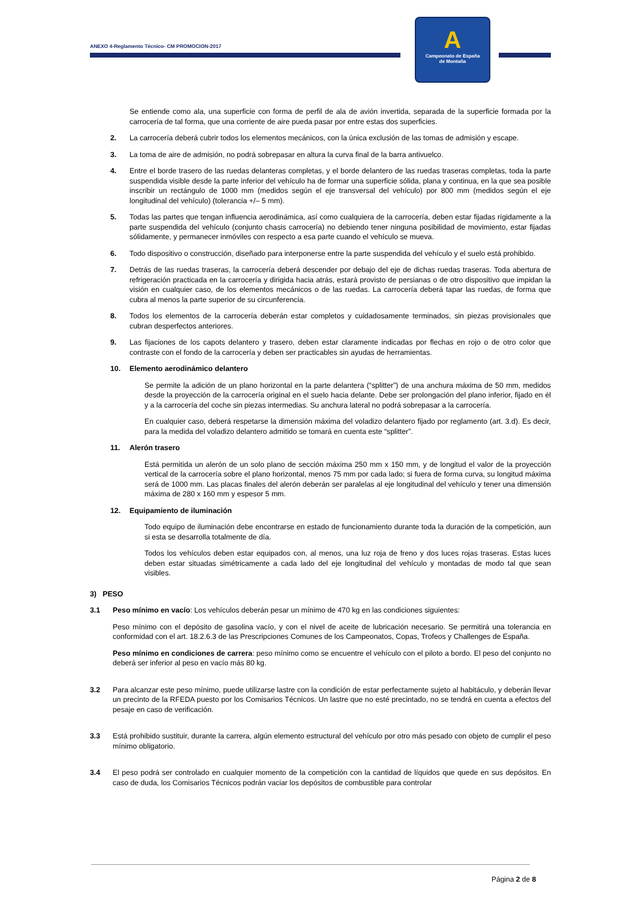ANEXO 4-Reglamento Técnico- CM PROMOCION-2017
A
Campeonato de España
de Montaña
Se entiende como ala, una superficie con forma de perfil de ala de avión invertida, separada de la superficie formada por la carrocería de tal forma, que una corriente de aire pueda pasar por entre estas dos superficies.
2. La carrocería deberá cubrir todos los elementos mecánicos, con la única exclusión de las tomas de admisión y escape.
3. La toma de aire de admisión, no podrá sobrepasar en altura la curva final de la barra antivuelco.
4. Entre el borde trasero de las ruedas delanteras completas, y el borde delantero de las ruedas traseras completas, toda la parte suspendida visible desde la parte inferior del vehículo ha de formar una superficie sólida, plana y continua, en la que sea posible inscribir un rectángulo de 1000 mm (medidos según el eje transversal del vehículo) por 800 mm (medidos según el eje longitudinal del vehículo) (tolerancia +/– 5 mm).
5. Todas las partes que tengan influencia aerodinámica, así como cualquiera de la carrocería, deben estar fijadas rígidamente a la parte suspendida del vehículo (conjunto chasis carrocería) no debiendo tener ninguna posibilidad de movimiento, estar fijadas sólidamente, y permanecer inmóviles con respecto a esa parte cuando el vehículo se mueva.
6. Todo dispositivo o construcción, diseñado para interponerse entre la parte suspendida del vehículo y el suelo está prohibido.
7. Detrás de las ruedas traseras, la carrocería deberá descender por debajo del eje de dichas ruedas traseras. Toda abertura de refrigeración practicada en la carrocería y dirigida hacia atrás, estará provisto de persianas o de otro dispositivo que impidan la visión en cualquier caso, de los elementos mecánicos o de las ruedas. La carrocería deberá tapar las ruedas, de forma que cubra al menos la parte superior de su circunferencia.
8. Todos los elementos de la carrocería deberán estar completos y cuidadosamente terminados, sin piezas provisionales que cubran desperfectos anteriores.
9. Las fijaciones de los capots delantero y trasero, deben estar claramente indicadas por flechas en rojo o de otro color que contraste con el fondo de la carrocería y deben ser practicables sin ayudas de herramientas.
10. Elemento aerodinámico delantero
Se permite la adición de un plano horizontal en la parte delantera (“splitter”) de una anchura máxima de 50 mm, medidos desde la proyección de la carrocería original en el suelo hacia delante. Debe ser prolongación del plano inferior, fijado en él y a la carrocería del coche sin piezas intermedias. Su anchura lateral no podrá sobrepasar a la carrocería.
En cualquier caso, deberá respetarse la dimensión máxima del voladizo delantero fijado por reglamento (art. 3.d). Es decir, para la medida del voladizo delantero admitido se tomará en cuenta este “splitter”.
11. Alerón trasero
Está permitida un alerón de un solo plano de sección máxima 250 mm x 150 mm, y de longitud el valor de la proyección vertical de la carrocería sobre el plano horizontal, menos 75 mm por cada lado; si fuera de forma curva, su longitud máxima será de 1000 mm. Las placas finales del alerón deberán ser paralelas al eje longitudinal del vehículo y tener una dimensión máxima de 280 x 160 mm y espesor 5 mm.
12. Equipamiento de iluminación
Todo equipo de iluminación debe encontrarse en estado de funcionamiento durante toda la duración de la competición, aun si esta se desarrolla totalmente de día.
Todos los vehículos deben estar equipados con, al menos, una luz roja de freno y dos luces rojas traseras. Estas luces deben estar situadas simétricamente a cada lado del eje longitudinal del vehículo y montadas de modo tal que sean visibles.
3) PESO
3.1 Peso mínimo en vacío: Los vehículos deberán pesar un mínimo de 470 kg en las condiciones siguientes:
Peso mínimo con el depósito de gasolina vacío, y con el nivel de aceite de lubricación necesario. Se permitirá una tolerancia en conformidad con el art. 18.2.6.3 de las Prescripciones Comunes de los Campeonatos, Copas, Trofeos y Challenges de España.
Peso mínimo en condiciones de carrera: peso mínimo como se encuentre el vehículo con el piloto a bordo. El peso del conjunto no deberá ser inferior al peso en vacío más 80 kg.
3.2 Para alcanzar este peso mínimo, puede utilizarse lastre con la condición de estar perfectamente sujeto al habitáculo, y deberán llevar un precinto de la RFEDA puesto por los Comisarios Técnicos. Un lastre que no esté precintado, no se tendrá en cuenta a efectos del pesaje en caso de verificación.
3.3 Está prohibido sustituir, durante la carrera, algún elemento estructural del vehículo por otro más pesado con objeto de cumplir el peso mínimo obligatorio.
3.4 El peso podrá ser controlado en cualquier momento de la competición con la cantidad de líquidos que quede en sus depósitos. En caso de duda, los Comisarios Técnicos podrán vaciar los depósitos de combustible para controlar
Página 2 de 8